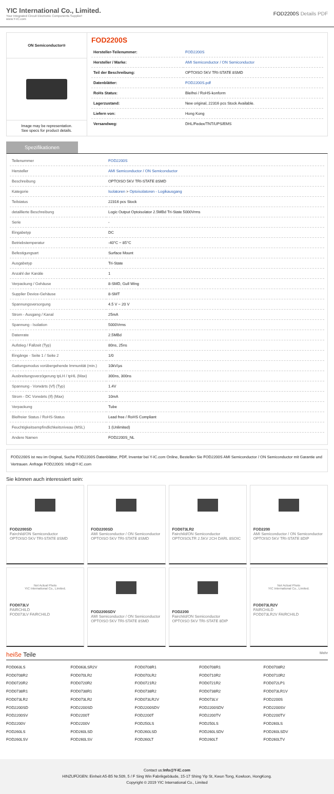YIC International Co., Limited.
Your Integrated Circuit Electronic Components Supplier!
www.Y-IC.com
FOD2200S Details PDF
ON Semiconductor®
Image may be representation.
See specs for product details.
FOD2200S
| Hersteller-Teilenummer: | FOD2200S |
| Hersteller / Marke: | AMI Semiconductor / ON Semiconductor |
| Teil der Beschreibung: | OPTOISO 5KV TRI-STATE 8SMD |
| Datenblätter: | FOD2200S.pdf |
| RoHs Status: | Bleifrei / RoHS-konform |
| Lagerzustand: | New original, 22316 pcs Stock Available. |
| Liefern von: | Hong Kong |
| Versandweg: | DHL/Fedex/TNT/UPS/EMS |
Spezifikationen
| Teilenummer | FOD2200S |
| Hersteller | AMI Semiconductor / ON Semiconductor |
| Beschreibung | OPTOISO 5KV TRI-STATE 8SMD |
| Kategorie | Isolatoren > Optoisolatoren - Logikausgang |
| Teilstatus | 22316 pcs Stock |
| detaillierte Beschreibung | Logic Output Optoisolator 2.5MBd Tri-State 5000Vrms |
| Serie | - |
| Eingabetyp | DC |
| Betriebstemperatur | -40°C ~ 85°C |
| Befestigungsart | Surface Mount |
| Ausgabetyp | Tri-State |
| Anzahl der Kanäle | 1 |
| Verpackung / Gehäuse | 8-SMD, Gull Wing |
| Supplier Device-Gehäuse | 8-SMT |
| Spannungsversorgung | 4.5 V ~ 20 V |
| Strom - Ausgang / Kanal | 25mA |
| Spannung - Isolation | 5000Vrms |
| Datenrate | 2.5MBd |
| Aufstieg / Fallzeit (Typ) | 80ns, 25ns |
| Eingänge - Seite 1 / Seite 2 | 1/0 |
| Gattungsmodus vorübergehende Immunität (min.) | 10kV/µs |
| Ausbreitungsverzögerung tpLH / tpHL (Max) | 300ns, 300ns |
| Spannung - Vorwärts (Vf) (Typ) | 1.4V |
| Strom - DC Vorwärts (If) (Max) | 10mA |
| Verpackung | Tube |
| Bleifreier Status / RoHS-Status | Lead free / RoHS Compliant |
| Feuchtigkeitsempfindlichkeitsniveau (MSL) | 1 (Unlimited) |
| Andere Namen | FOD2200S_NL |
FOD2200S ist neu im Original, Suche FOD2200S Datenblätter, PDF, Inventar bei Y-IC.com Online, Bestellen Sie FOD2200S AMI Semiconductor / ON Semiconductor mit Garantie und Vertrauen. Anfrage FOD2200S: Info@Y-IC.com
Sie können auch interessiert sein:
FOD2200SD
Fairchild/ON Semiconductor
OPTOISO 5KV TRI-STATE 8SMD
FOD2200SD
AMI Semiconductor / ON Semiconductor
OPTOISO 5KV TRI-STATE 8SMD
FOD073LR2
Fairchild/ON Semiconductor
OPTOISOLTR 2.5KV 2CH DARL 8SOIC
FOD2200
AMI Semiconductor / ON Semiconductor
OPTOISO 5KV TRI-STATE 8DIP
Not Actual Photo
YIC International Co., Limited.
FOD073LV
FAIRCHILD
FOD073LV FAIRCHILD
FOD2200SDV
AMI Semiconductor / ON Semiconductor
OPTOISO 5KV TRI-STATE 8SMD
FOD2200
Fairchild/ON Semiconductor
OPTOISO 5KV TRI-STATE 8DIP
Not Actual Photo
YIC International Co., Limited.
FOD073LR2V
FAIRCHILD
FOD073LR2V FAIRCHILD
heiße Teile
Mehr
FOD063LS
FOD063LSR2V
FOD0708R1
FOD0708R1
FOD0708R2
FOD0708R2
FOD070LR2
FOD070LR2
FOD0710R2
FOD0710R2
FOD0720R2
FOD0720R2
FOD0721R2
FOD0721R2
FOD072LP1
FOD0738R1
FOD0738R1
FOD0738R2
FOD0738R2
FOD073LR1V
FOD073LR2
FOD073LR2
FOD073LR2V
FOD073LV
FOD2200S
FOD2200SD
FOD2200SD
FOD2200SDV
FOD2200SDV
FOD2200SV
FOD2200SV
FOD2200T
FOD2200T
FOD2200TV
FOD2200TV
FOD2200V
FOD2200V
FOD250LS
FOD250LS
FOD260LS
FOD260LS
FOD260LSD
FOD260LSD
FOD260LSDV
FOD260LSDV
FOD260LSV
FOD260LSV
FOD260LT
FOD260LT
FOD260LTV
Contact us:Info@Y-IC.com
HINZUFÜGEN: Einheit A5-B5 Nr.509, 5 / F Sing Win Fabrikgebäude, 15-17 Shing Yip St, Kwun Tong, Kowloon, HongKong.
Copyright © 2019 YIC International Co., Limited